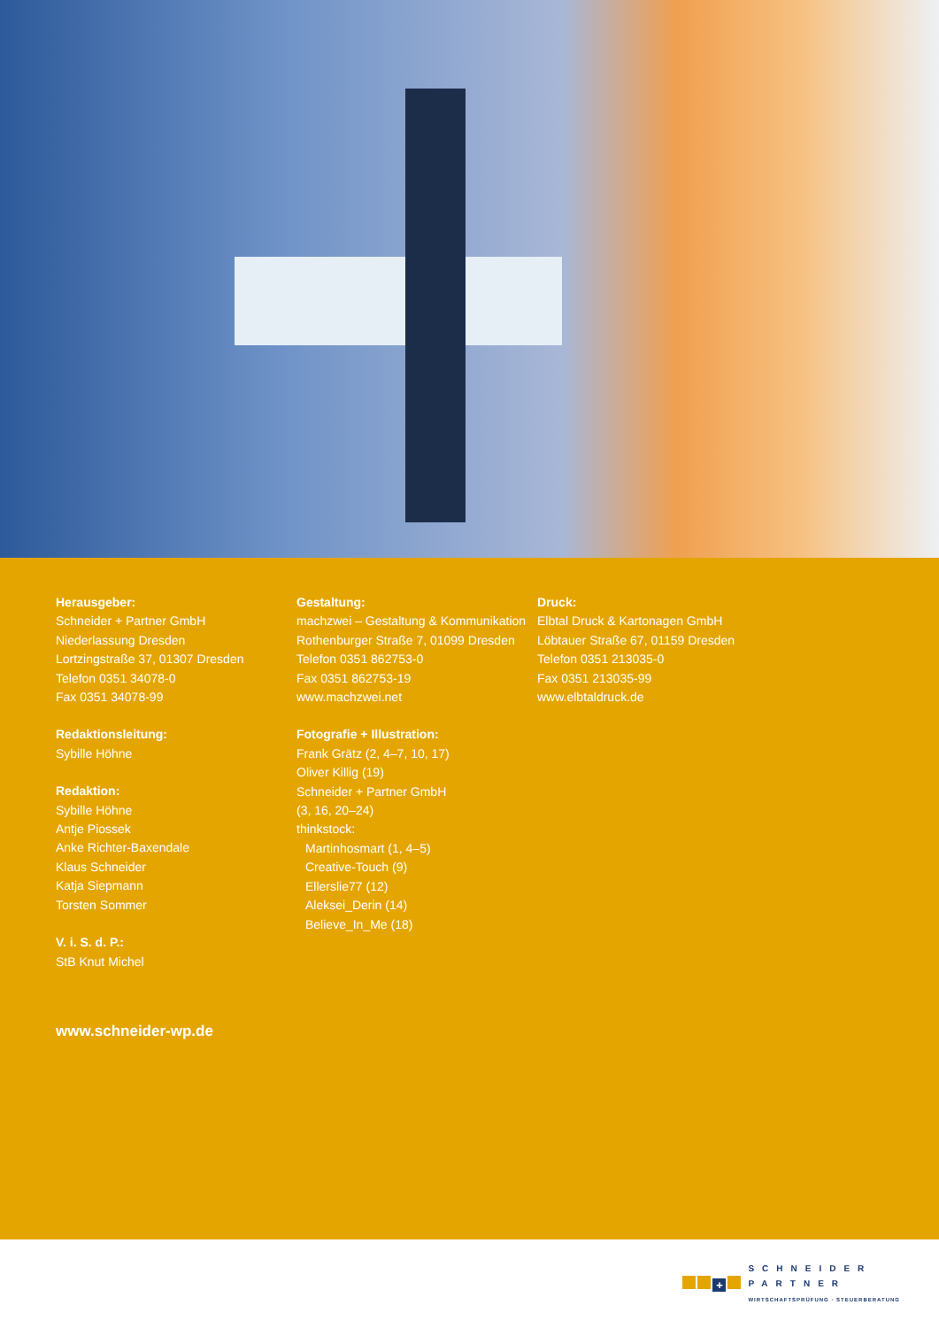Herausgeber:
Schneider + Partner GmbH
Niederlassung Dresden
Lortzingstraße 37, 01307 Dresden
Telefon 0351 34078-0
Fax 0351 34078-99
Redaktionsleitung:
Sybille Höhne
Redaktion:
Sybille Höhne
Antje Piossek
Anke Richter-Baxendale
Klaus Schneider
Katja Siepmann
Torsten Sommer
V. i. S. d. P.:
StB Knut Michel
Gestaltung:
machzwei – Gestaltung & Kommunikation
Rothenburger Straße 7, 01099 Dresden
Telefon 0351 862753-0
Fax 0351 862753-19
www.machzwei.net
Fotografie + Illustration:
Frank Grätz (2, 4–7, 10, 17)
Oliver Killig (19)
Schneider + Partner GmbH
(3, 16, 20–24)
thinkstock:
Martinhosmart (1, 4–5)
Creative-Touch (9)
Ellerslie77 (12)
Aleksei_Derin (14)
Believe_In_Me (18)
Druck:
Elbtal Druck & Kartonagen GmbH
Löbtauer Straße 67, 01159 Dresden
Telefon 0351 213035-0
Fax 0351 213035-99
www.elbtaldruck.de
www.schneider-wp.de
+
SCHNEIDER
PARTNER
WIRTSCHAFTSPRÜFUNG · STEUERBERATUNG